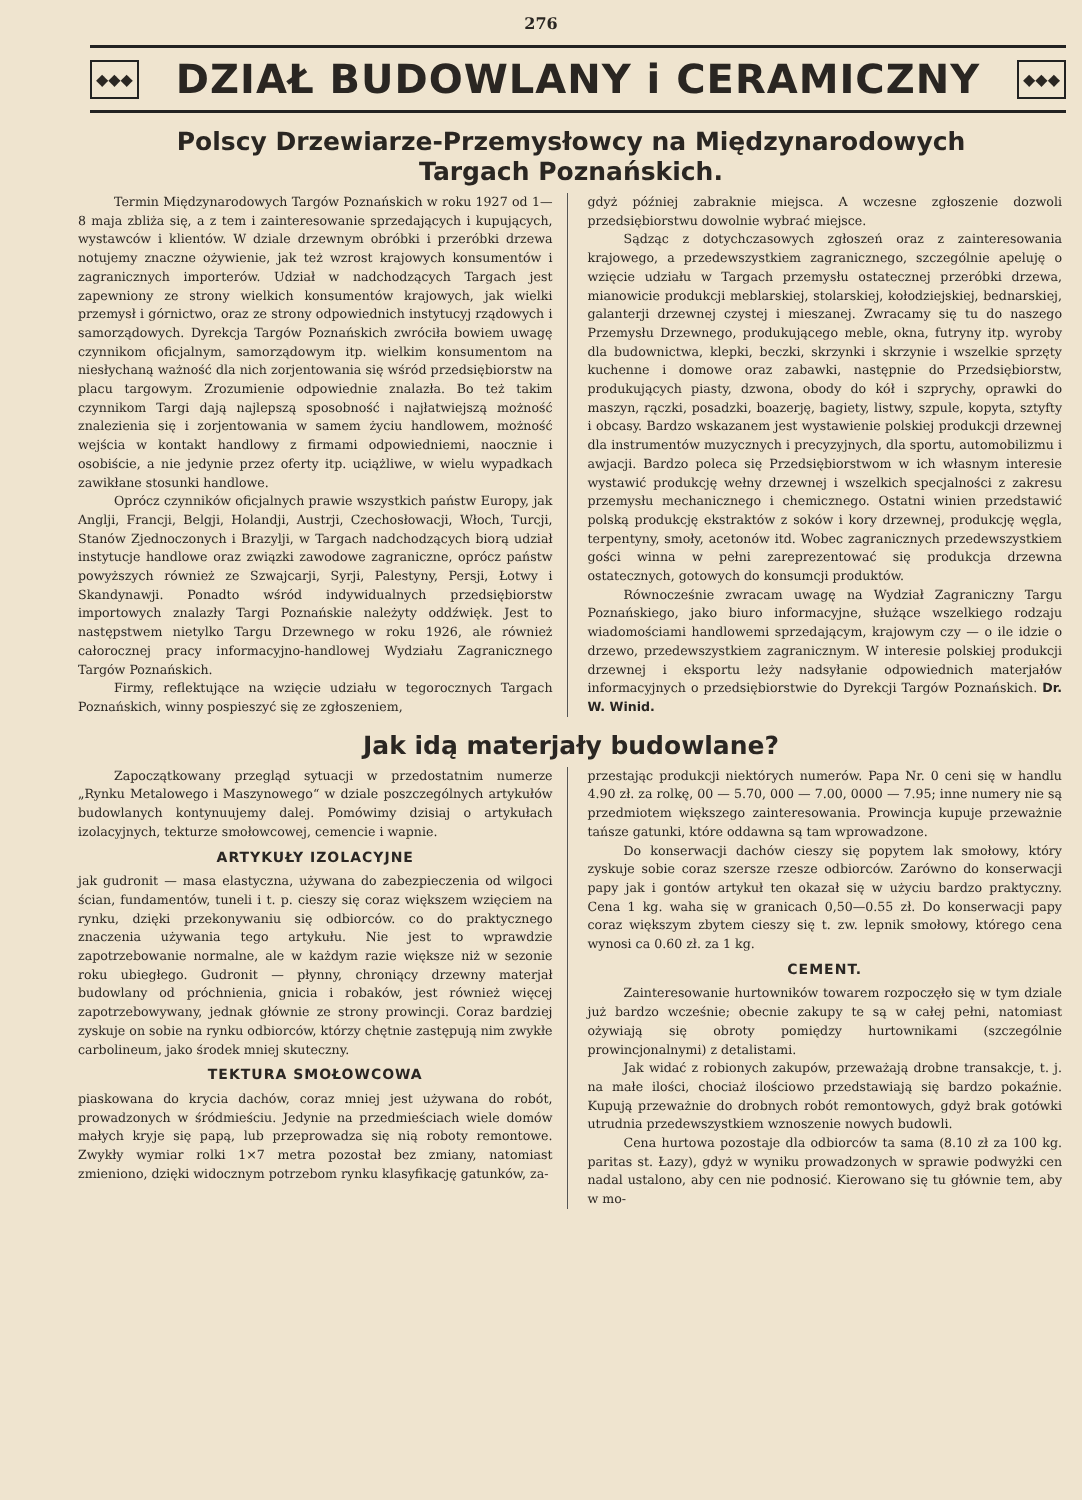276
◆◆◆
DZIAŁ BUDOWLANY i CERAMICZNY
◆◆◆
Polscy Drzewiarze-Przemysłowcy na Międzynarodowych Targach Poznańskich.
Termin Międzynarodowych Targów Poznańskich w roku 1927 od 1—8 maja zbliża się, a z tem i zainteresowanie sprzedających i kupujących, wystawców i klientów. W dziale drzewnym obróbki i przeróbki drzewa notujemy znaczne ożywienie, jak też wzrost krajowych konsumentów i zagranicznych importerów. Udział w nadchodzących Targach jest zapewniony ze strony wielkich konsumentów krajowych, jak wielki przemysł i górnictwo, oraz ze strony odpowiednich instytucyj rządowych i samorządowych. Dyrekcja Targów Poznańskich zwróciła bowiem uwagę czynnikom oficjalnym, samorządowym itp. wielkim konsumentom na niesłychaną ważność dla nich zorjentowania się wśród przedsiębiorstw na placu targowym. Zrozumienie odpowiednie znalazła. Bo też takim czynnikom Targi dają najlepszą sposobność i najłatwiejszą możność znalezienia się i zorjentowania w samem życiu handlowem, możność wejścia w kontakt handlowy z firmami odpowiedniemi, naocznie i osobiście, a nie jedynie przez oferty itp. uciążliwe, w wielu wypadkach zawikłane stosunki handlowe.
Oprócz czynników oficjalnych prawie wszystkich państw Europy, jak Anglji, Francji, Belgji, Holandji, Austrji, Czechosłowacji, Włoch, Turcji, Stanów Zjednoczonych i Brazylji, w Targach nadchodzących biorą udział instytucje handlowe oraz związki zawodowe zagraniczne, oprócz państw powyższych również ze Szwajcarji, Syrji, Palestyny, Persji, Łotwy i Skandynawji. Ponadto wśród indywidualnych przedsiębiorstw importowych znalazły Targi Poznańskie należyty oddźwięk. Jest to następstwem nietylko Targu Drzewnego w roku 1926, ale również całorocznej pracy informacyjno-handlowej Wydziału Zagranicznego Targów Poznańskich.
Firmy, reflektujące na wzięcie udziału w tegorocznych Targach Poznańskich, winny pospieszyć się ze zgłoszeniem,
gdyż później zabraknie miejsca. A wczesne zgłoszenie dozwoli przedsiębiorstwu dowolnie wybrać miejsce.
Sądząc z dotychczasowych zgłoszeń oraz z zainteresowania krajowego, a przedewszystkiem zagranicznego, szczególnie apeluję o wzięcie udziału w Targach przemysłu ostatecznej przeróbki drzewa, mianowicie produkcji meblarskiej, stolarskiej, kołodziejskiej, bednarskiej, galanterji drzewnej czystej i mieszanej. Zwracamy się tu do naszego Przemysłu Drzewnego, produkującego meble, okna, futryny itp. wyroby dla budownictwa, klepki, beczki, skrzynki i skrzynie i wszelkie sprzęty kuchenne i domowe oraz zabawki, następnie do Przedsiębiorstw, produkujących piasty, dzwona, obody do kół i szprychy, oprawki do maszyn, rączki, posadzki, boazerję, bagiety, listwy, szpule, kopyta, sztyfty i obcasy. Bardzo wskazanem jest wystawienie polskiej produkcji drzewnej dla instrumentów muzycznych i precyzyjnych, dla sportu, automobilizmu i awjacji. Bardzo poleca się Przedsiębiorstwom w ich własnym interesie wystawić produkcję wełny drzewnej i wszelkich specjalności z zakresu przemysłu mechanicznego i chemicznego. Ostatni winien przedstawić polską produkcję ekstraktów z soków i kory drzewnej, produkcję węgla, terpentyny, smoły, acetonów itd. Wobec zagranicznych przedewszystkiem gości winna w pełni zareprezentować się produkcja drzewna ostatecznych, gotowych do konsumcji produktów.
Równocześnie zwracam uwagę na Wydział Zagraniczny Targu Poznańskiego, jako biuro informacyjne, służące wszelkiego rodzaju wiadomościami handlowemi sprzedającym, krajowym czy — o ile idzie o drzewo, przedewszystkiem zagranicznym. W interesie polskiej produkcji drzewnej i eksportu leży nadsyłanie odpowiednich materjałów informacyjnych o przedsiębiorstwie do Dyrekcji Targów Poznańskich. Dr. W. Winid.
Jak idą materjały budowlane?
Zapoczątkowany przegląd sytuacji w przedostatnim numerze „Rynku Metalowego i Maszynowego“ w dziale poszczególnych artykułów budowlanych kontynuujemy dalej. Pomówimy dzisiaj o artykułach izolacyjnych, tekturze smołowcowej, cemencie i wapnie.
ARTYKUŁY IZOLACYJNE
jak gudronit — masa elastyczna, używana do zabezpieczenia od wilgoci ścian, fundamentów, tuneli i t. p. cieszy się coraz większem wzięciem na rynku, dzięki przekonywaniu się odbiorców. co do praktycznego znaczenia używania tego artykułu. Nie jest to wprawdzie zapotrzebowanie normalne, ale w każdym razie większe niż w sezonie roku ubiegłego. Gudronit — płynny, chroniący drzewny materjał budowlany od próchnienia, gnicia i robaków, jest również więcej zapotrzebowywany, jednak głównie ze strony prowincji. Coraz bardziej zyskuje on sobie na rynku odbiorców, którzy chętnie zastępują nim zwykłe carbolineum, jako środek mniej skuteczny.
TEKTURA SMOŁOWCOWA
piaskowana do krycia dachów, coraz mniej jest używana do robót, prowadzonych w śródmieściu. Jedynie na przedmieściach wiele domów małych kryje się papą, lub przeprowadza się nią roboty remontowe. Zwykły wymiar rolki 1×7 metra pozostał bez zmiany, natomiast zmieniono, dzięki widocznym potrzebom rynku klasyfikację gatunków, za-
przestając produkcji niektórych numerów. Papa Nr. 0 ceni się w handlu 4.90 zł. za rolkę, 00 — 5.70, 000 — 7.00, 0000 — 7.95; inne numery nie są przedmiotem większego zainteresowania. Prowincja kupuje przeważnie tańsze gatunki, które oddawna są tam wprowadzone.
Do konserwacji dachów cieszy się popytem lak smołowy, który zyskuje sobie coraz szersze rzesze odbiorców. Zarówno do konserwacji papy jak i gontów artykuł ten okazał się w użyciu bardzo praktyczny. Cena 1 kg. waha się w granicach 0,50—0.55 zł. Do konserwacji papy coraz większym zbytem cieszy się t. zw. lepnik smołowy, którego cena wynosi ca 0.60 zł. za 1 kg.
CEMENT.
Zainteresowanie hurtowników towarem rozpoczęło się w tym dziale już bardzo wcześnie; obecnie zakupy te są w całej pełni, natomiast ożywiają się obroty pomiędzy hurtownikami (szczególnie prowincjonalnymi) z detalistami.
Jak widać z robionych zakupów, przeważają drobne transakcje, t. j. na małe ilości, chociaż ilościowo przedstawiają się bardzo pokaźnie. Kupują przeważnie do drobnych robót remontowych, gdyż brak gotówki utrudnia przedewszystkiem wznoszenie nowych budowli.
Cena hurtowa pozostaje dla odbiorców ta sama (8.10 zł za 100 kg. paritas st. Łazy), gdyż w wyniku prowadzonych w sprawie podwyżki cen nadal ustalono, aby cen nie podnosić. Kierowano się tu głównie tem, aby w mo-